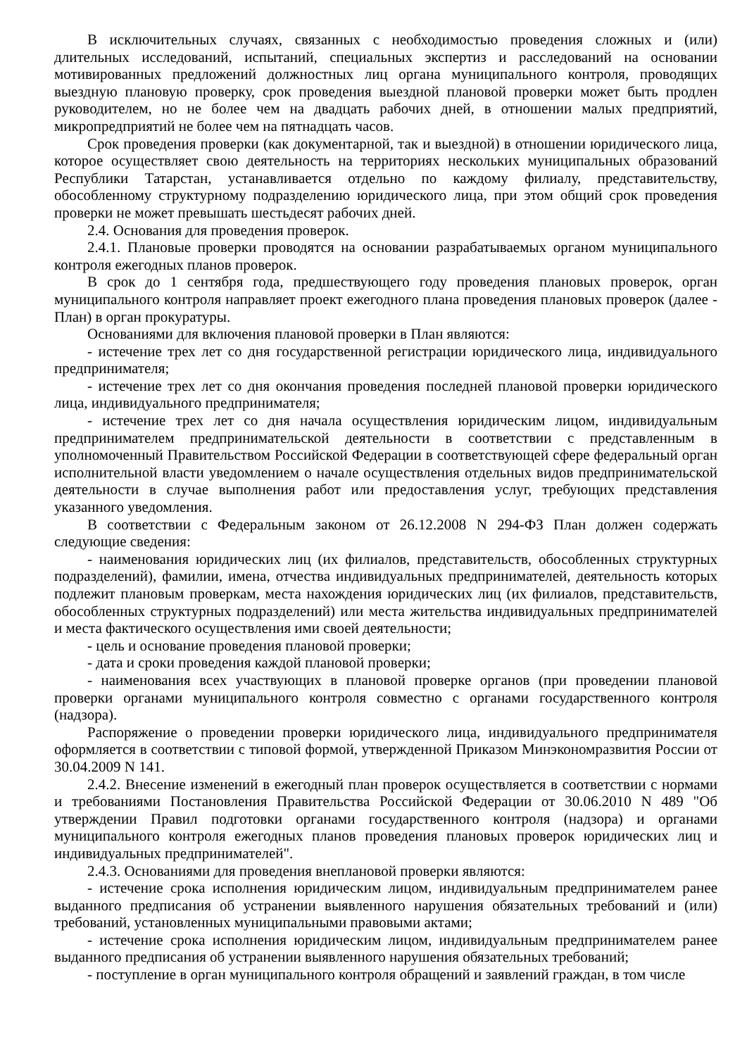В исключительных случаях, связанных с необходимостью проведения сложных и (или) длительных исследований, испытаний, специальных экспертиз и расследований на основании мотивированных предложений должностных лиц органа муниципального контроля, проводящих выездную плановую проверку, срок проведения выездной плановой проверки может быть продлен руководителем, но не более чем на двадцать рабочих дней, в отношении малых предприятий, микропредприятий не более чем на пятнадцать часов.
Срок проведения проверки (как документарной, так и выездной) в отношении юридического лица, которое осуществляет свою деятельность на территориях нескольких муниципальных образований Республики Татарстан, устанавливается отдельно по каждому филиалу, представительству, обособленному структурному подразделению юридического лица, при этом общий срок проведения проверки не может превышать шестьдесят рабочих дней.
2.4. Основания для проведения проверок.
2.4.1. Плановые проверки проводятся на основании разрабатываемых органом муниципального контроля ежегодных планов проверок.
В срок до 1 сентября года, предшествующего году проведения плановых проверок, орган муниципального контроля направляет проект ежегодного плана проведения плановых проверок (далее - План) в орган прокуратуры.
Основаниями для включения плановой проверки в План являются:
- истечение трех лет со дня государственной регистрации юридического лица, индивидуального предпринимателя;
- истечение трех лет со дня окончания проведения последней плановой проверки юридического лица, индивидуального предпринимателя;
- истечение трех лет со дня начала осуществления юридическим лицом, индивидуальным предпринимателем предпринимательской деятельности в соответствии с представленным в уполномоченный Правительством Российской Федерации в соответствующей сфере федеральный орган исполнительной власти уведомлением о начале осуществления отдельных видов предпринимательской деятельности в случае выполнения работ или предоставления услуг, требующих представления указанного уведомления.
В соответствии с Федеральным законом от 26.12.2008 N 294-ФЗ План должен содержать следующие сведения:
- наименования юридических лиц (их филиалов, представительств, обособленных структурных подразделений), фамилии, имена, отчества индивидуальных предпринимателей, деятельность которых подлежит плановым проверкам, места нахождения юридических лиц (их филиалов, представительств, обособленных структурных подразделений) или места жительства индивидуальных предпринимателей и места фактического осуществления ими своей деятельности;
- цель и основание проведения плановой проверки;
- дата и сроки проведения каждой плановой проверки;
- наименования всех участвующих в плановой проверке органов (при проведении плановой проверки органами муниципального контроля совместно с органами государственного контроля (надзора).
Распоряжение о проведении проверки юридического лица, индивидуального предпринимателя оформляется в соответствии с типовой формой, утвержденной Приказом Минэкономразвития России от 30.04.2009 N 141.
2.4.2. Внесение изменений в ежегодный план проверок осуществляется в соответствии с нормами и требованиями Постановления Правительства Российской Федерации от 30.06.2010 N 489 "Об утверждении Правил подготовки органами государственного контроля (надзора) и органами муниципального контроля ежегодных планов проведения плановых проверок юридических лиц и индивидуальных предпринимателей".
2.4.3. Основаниями для проведения внеплановой проверки являются:
- истечение срока исполнения юридическим лицом, индивидуальным предпринимателем ранее выданного предписания об устранении выявленного нарушения обязательных требований и (или) требований, установленных муниципальными правовыми актами;
- истечение срока исполнения юридическим лицом, индивидуальным предпринимателем ранее выданного предписания об устранении выявленного нарушения обязательных требований;
- поступление в орган муниципального контроля обращений и заявлений граждан, в том числе